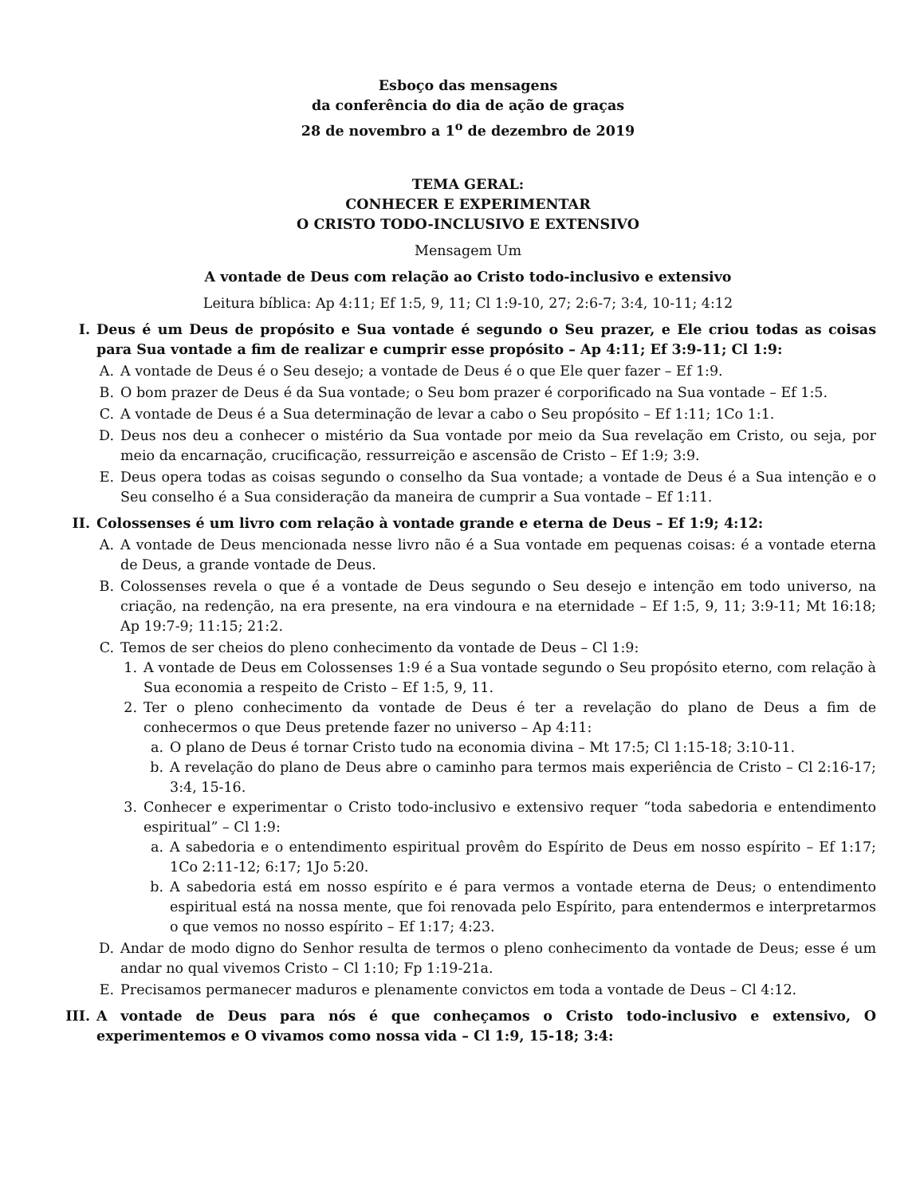Esboço das mensagens
da conferência do dia de ação de graças
28 de novembro a 1<sup>o</sup> de dezembro de 2019
TEMA GERAL:
CONHECER E EXPERIMENTAR
O CRISTO TODO-INCLUSIVO E EXTENSIVO
Mensagem Um
A vontade de Deus com relação ao Cristo todo-inclusivo e extensivo
Leitura bíblica: Ap 4:11; Ef 1:5, 9, 11; Cl 1:9-10, 27; 2:6-7; 3:4, 10-11; 4:12
I. Deus é um Deus de propósito e Sua vontade é segundo o Seu prazer, e Ele criou todas as coisas para Sua vontade a fim de realizar e cumprir esse propósito – Ap 4:11; Ef 3:9-11; Cl 1:9:
A. A vontade de Deus é o Seu desejo; a vontade de Deus é o que Ele quer fazer – Ef 1:9.
B. O bom prazer de Deus é da Sua vontade; o Seu bom prazer é corporificado na Sua vontade – Ef 1:5.
C. A vontade de Deus é a Sua determinação de levar a cabo o Seu propósito – Ef 1:11; 1Co 1:1.
D. Deus nos deu a conhecer o mistério da Sua vontade por meio da Sua revelação em Cristo, ou seja, por meio da encarnação, crucificação, ressurreição e ascensão de Cristo – Ef 1:9; 3:9.
E. Deus opera todas as coisas segundo o conselho da Sua vontade; a vontade de Deus é a Sua intenção e o Seu conselho é a Sua consideração da maneira de cumprir a Sua vontade – Ef 1:11.
II. Colossenses é um livro com relação à vontade grande e eterna de Deus – Ef 1:9; 4:12:
A. A vontade de Deus mencionada nesse livro não é a Sua vontade em pequenas coisas: é a vontade eterna de Deus, a grande vontade de Deus.
B. Colossenses revela o que é a vontade de Deus segundo o Seu desejo e intenção em todo universo, na criação, na redenção, na era presente, na era vindoura e na eternidade – Ef 1:5, 9, 11; 3:9-11; Mt 16:18; Ap 19:7-9; 11:15; 21:2.
C. Temos de ser cheios do pleno conhecimento da vontade de Deus – Cl 1:9:
1. A vontade de Deus em Colossenses 1:9 é a Sua vontade segundo o Seu propósito eterno, com relação à Sua economia a respeito de Cristo – Ef 1:5, 9, 11.
2. Ter o pleno conhecimento da vontade de Deus é ter a revelação do plano de Deus a fim de conhecermos o que Deus pretende fazer no universo – Ap 4:11:
a. O plano de Deus é tornar Cristo tudo na economia divina – Mt 17:5; Cl 1:15-18; 3:10-11.
b. A revelação do plano de Deus abre o caminho para termos mais experiência de Cristo – Cl 2:16-17; 3:4, 15-16.
3. Conhecer e experimentar o Cristo todo-inclusivo e extensivo requer “toda sabedoria e entendimento espiritual” – Cl 1:9:
a. A sabedoria e o entendimento espiritual provêm do Espírito de Deus em nosso espírito – Ef 1:17; 1Co 2:11-12; 6:17; 1Jo 5:20.
b. A sabedoria está em nosso espírito e é para vermos a vontade eterna de Deus; o entendimento espiritual está na nossa mente, que foi renovada pelo Espírito, para entendermos e interpretarmos o que vemos no nosso espírito – Ef 1:17; 4:23.
D. Andar de modo digno do Senhor resulta de termos o pleno conhecimento da vontade de Deus; esse é um andar no qual vivemos Cristo – Cl 1:10; Fp 1:19-21a.
E. Precisamos permanecer maduros e plenamente convictos em toda a vontade de Deus – Cl 4:12.
III. A vontade de Deus para nós é que conheçamos o Cristo todo-inclusivo e extensivo, O experimentemos e O vivamos como nossa vida – Cl 1:9, 15-18; 3:4: